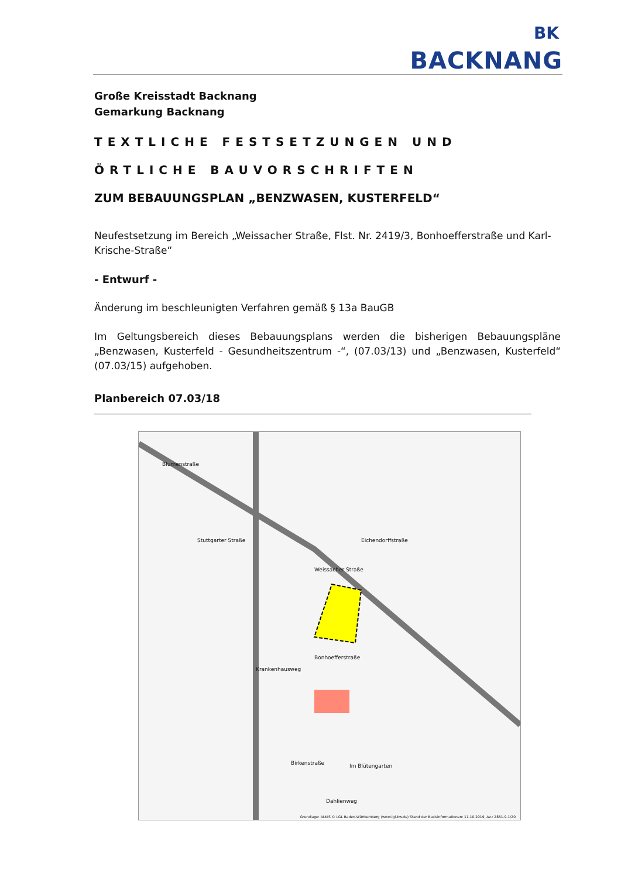BK
BACKNANG
Große Kreisstadt Backnang
Gemarkung Backnang
TEXTLICHE FESTSETZUNGEN UND
ÖRTLICHE BAUVORSCHRIFTEN
ZUM BEBAUUNGSPLAN „BENZWASEN, KUSTERFELD“
Neufestsetzung im Bereich „Weissacher Straße, Flst. Nr. 2419/3, Bonhoefferstraße und Karl-Krische-Straße“
- Entwurf -
Änderung im beschleunigten Verfahren gemäß § 13a BauGB
Im Geltungsbereich dieses Bebauungsplans werden die bisherigen Bebauungspläne „Benzwasen, Kusterfeld - Gesundheitszentrum -“, (07.03/13) und „Benzwasen, Kusterfeld“ (07.03/15) aufgehoben.
Planbereich 07.03/18
Weissacher Straße
Bonhoefferstraße
Stuttgarter Straße Eichendorffstraße
Blumenstraße
Krankenhausweg
Birkenstraße Im Blütengarten
Dahlienweg
Grundlage: ALKIS © LGL Baden-Württemberg (www.lgl-bw.de) Stand der Basisinformationen: 11.10.2019, Az.: 2851.9-1/20